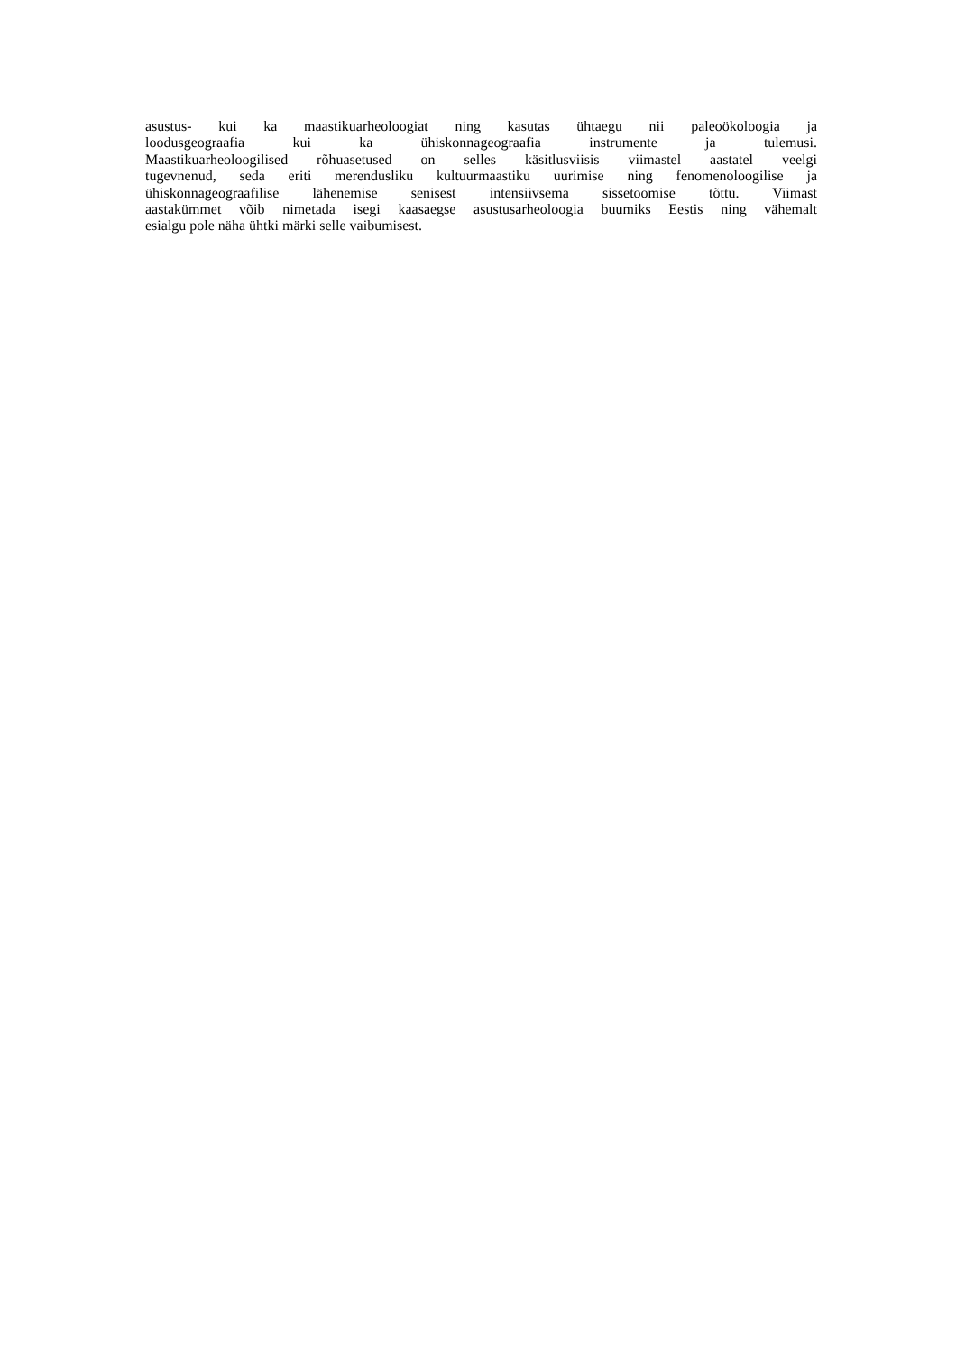asustus- kui ka maastikuarheoloogiat ning kasutas ühtaegu nii paleoökoloogia ja
loodusgeograafia kui ka ühiskonnageograafia instrumente ja tulemusi.
Maastikuarheoloogilised rõhuasetused on selles käsitlusviisis viimastel aastatel veelgi
tugevnenud, seda eriti merendusliku kultuurmaastiku uurimise ning fenomenoloogilise ja
ühiskonnageograafilise lähenemise senisest intensiivsema sissetoomise tõttu. Viimast
aastakümmet võib nimetada isegi kaasaegse asustusarheoloogia buumiks Eestis ning vähemalt
esialgu pole näha ühtki märki selle vaibumisest.